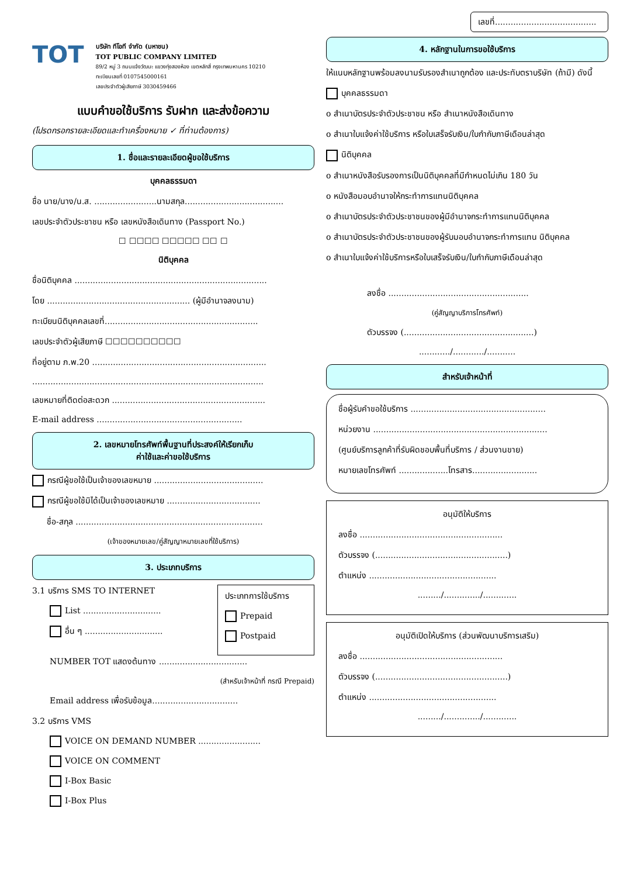TOT บริษัท ทีโอที จำกัด (มหาชน)
TOT PUBLIC COMPANY LIMITED
89/2 หมู่ 3 ถนนแจ้งวัฒนะ แขวงทุ่งสองห้อง เขตหลักสี่ กรุงเทพมหานคร 10210
ทะเบียนเลขที่ 0107545000161
เลขประจำตัวผู้เสียภาษี 3030459466
แบบคำขอใช้บริการ รับฝาก และส่งข้อความ
(โปรดกรอกรายละเอียดและทำเครื่องหมาย ✓ ที่ท่านต้องการ)
1. ชื่อและรายละเอียดผู้ขอใช้บริการ
บุคคลธรรมดา
ชื่อ นาย/นาง/น.ส. ........................นามสกุล......................................
เลขประจำตัวประชาชน หรือ เลขหนังสือเดินทาง (Passport No.)
☐ ☐☐☐☐ ☐☐☐☐☐ ☐☐ ☐
นิติบุคคล
ชื่อนิติบุคคล ..........................................................................
โดย ....................................................... (ผู้มีอำนาจลงนาม)
ทะเบียนนิติบุคคลเลขที่...........................................................
เลขประจำตัวผู้เสียภาษี ☐☐☐☐☐☐☐☐☐☐
ที่อยู่ตาม ภ.พ.20 ...................................................................
.........................................................................................
เลขหมายที่ติดต่อสะดวก ...........................................................
E-mail address ........................................................
2. เลขหมายโทรศัพท์พื้นฐานที่ประสงค์ให้เรียกเก็บ
ค่าใช้และค่าขอใช้บริการ
กรณีผู้ขอใช้เป็นเจ้าของเลขหมาย ..........................................
กรณีผู้ขอใช้มิได้เป็นเจ้าของเลขหมาย ....................................
ชื่อ-สกุล ........................................................................
(เจ้าของหมายเลข/คู่สัญญาหมายเลขที่ใช้บริการ)
3. ประเภทบริการ
3.1 บริการ SMS TO INTERNET
List ..............................
อื่น ๆ ..............................
ประเภทการใช้บริการ
Prepaid
Postpaid
NUMBER TOT แสดงต้นทาง ..................................
(สำหรับเจ้าหน้าที่ กรณี Prepaid)
Email address เพื่อรับข้อมูล.................................
3.2 บริการ VMS
VOICE ON DEMAND NUMBER ........................
VOICE ON COMMENT
I-Box Basic
I-Box Plus
เลขที่.......................................
4. หลักฐานในการขอใช้บริการ
ให้แนบหลักฐานพร้อมลงนามรับรองสำเนาถูกต้อง และประทับตราบริษัท (ถ้ามี) ดังนี้
บุคคลธรรมดา
o สำเนาบัตรประจำตัวประชาชน หรือ สำเนาหนังสือเดินทาง
o สำเนาใบแจ้งค่าใช้บริการ หรือใบเสร็จรับเงิน/ใบกำกับภาษีเดือนล่าสุด
นิติบุคคล
o สำเนาหนังสือรับรองการเป็นนิติบุคคลที่มีกำหนดไม่เกิน 180 วัน
o หนังสือมอบอำนาจให้กระทำการแทนนิติบุคคล
o สำเนาบัตรประจำตัวประชาชนของผู้มีอำนาจกระทำการแทนนิติบุคคล
o สำเนาบัตรประจำตัวประชาชนของผู้รับมอบอำนาจกระทำการแทน นิติบุคคล
o สำเนาใบแจ้งค่าใช้บริการหรือใบเสร็จรับเงิน/ใบกำกับภาษีเดือนล่าสุด
ลงชื่อ ......................................................
(คู่สัญญาบริการโทรศัพท์)
ตัวบรรจง (..................................................)
............/............/...........
สำหรับเจ้าหน้าที่
ชื่อผู้รับคำขอใช้บริการ ....................................................
หน่วยงาน ...................................................................
(ศูนย์บริการลูกค้าที่รับผิดชอบพื้นที่บริการ / ส่วนงานขาย)
หมายเลขโทรศัพท์ ...................โทรสาร.........................
อนุมัติให้บริการ
ลงชื่อ .......................................................
ตัวบรรจง (...................................................)
ตำแหน่ง .................................................
........./............../.............
อนุมัติเปิดให้บริการ (ส่วนพัฒนาบริการเสริม)
ลงชื่อ .......................................................
ตัวบรรจง (...................................................)
ตำแหน่ง .................................................
........./............../.............